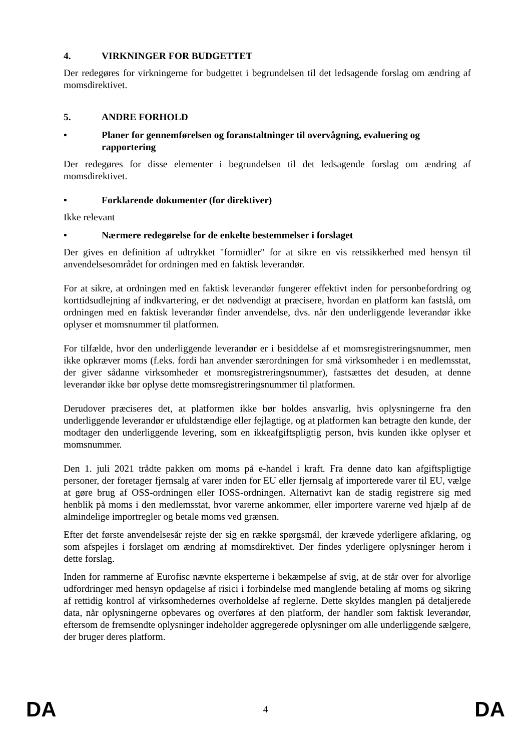4. VIRKNINGER FOR BUDGETTET
Der redegøres for virkningerne for budgettet i begrundelsen til det ledsagende forslag om ændring af momsdirektivet.
5. ANDRE FORHOLD
• Planer for gennemførelsen og foranstaltninger til overvågning, evaluering og rapportering
Der redegøres for disse elementer i begrundelsen til det ledsagende forslag om ændring af momsdirektivet.
• Forklarende dokumenter (for direktiver)
Ikke relevant
• Nærmere redegørelse for de enkelte bestemmelser i forslaget
Der gives en definition af udtrykket "formidler" for at sikre en vis retssikkerhed med hensyn til anvendelsesområdet for ordningen med en faktisk leverandør.
For at sikre, at ordningen med en faktisk leverandør fungerer effektivt inden for personbefordring og korttidsudlejning af indkvartering, er det nødvendigt at præcisere, hvordan en platform kan fastslå, om ordningen med en faktisk leverandør finder anvendelse, dvs. når den underliggende leverandør ikke oplyser et momsnummer til platformen.
For tilfælde, hvor den underliggende leverandør er i besiddelse af et momsregistreringsnummer, men ikke opkræver moms (f.eks. fordi han anvender særordningen for små virksomheder i en medlemsstat, der giver sådanne virksomheder et momsregistreringsnummer), fastsættes det desuden, at denne leverandør ikke bør oplyse dette momsregistreringsnummer til platformen.
Derudover præciseres det, at platformen ikke bør holdes ansvarlig, hvis oplysningerne fra den underliggende leverandør er ufuldstændige eller fejlagtige, og at platformen kan betragte den kunde, der modtager den underliggende levering, som en ikkeafgiftspligtig person, hvis kunden ikke oplyser et momsnummer.
Den 1. juli 2021 trådte pakken om moms på e-handel i kraft. Fra denne dato kan afgiftspligtige personer, der foretager fjernsalg af varer inden for EU eller fjernsalg af importerede varer til EU, vælge at gøre brug af OSS-ordningen eller IOSS-ordningen. Alternativt kan de stadig registrere sig med henblik på moms i den medlemsstat, hvor varerne ankommer, eller importere varerne ved hjælp af de almindelige importregler og betale moms ved grænsen.
Efter det første anvendelsesår rejste der sig en række spørgsmål, der krævede yderligere afklaring, og som afspejles i forslaget om ændring af momsdirektivet. Der findes yderligere oplysninger herom i dette forslag.
Inden for rammerne af Eurofisc nævnte eksperterne i bekæmpelse af svig, at de står over for alvorlige udfordringer med hensyn opdagelse af risici i forbindelse med manglende betaling af moms og sikring af rettidig kontrol af virksomhedernes overholdelse af reglerne. Dette skyldes manglen på detaljerede data, når oplysningerne opbevares og overføres af den platform, der handler som faktisk leverandør, eftersom de fremsendte oplysninger indeholder aggregerede oplysninger om alle underliggende sælgere, der bruger deres platform.
DA 4 DA